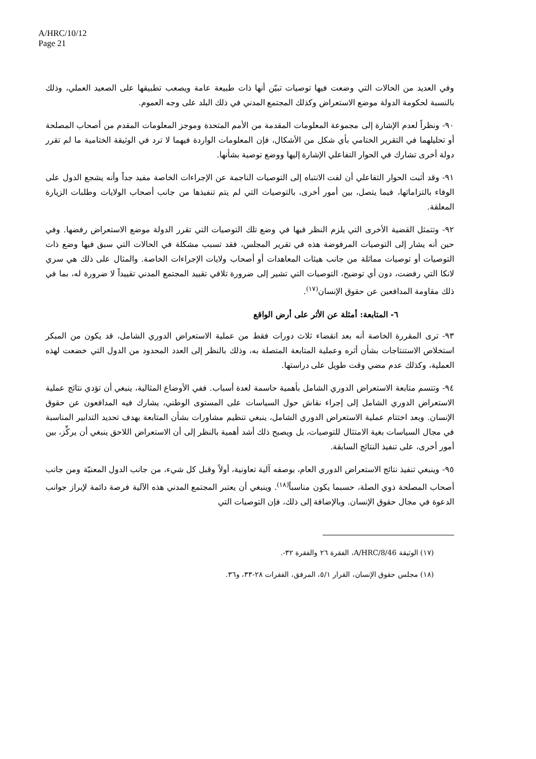A/HRC/10/12
Page 21
وفي العديد من الحالات التي وضعت فيها توصيات تبيّن أنها ذات طبيعة عامة ويصعب تطبيقها على الصعيد العملي، وذلك بالنسبة لحكومة الدولة موضع الاستعراض وكذلك المجتمع المدني في ذلك البلد على وجه العموم.
٩٠- ونظراً لعدم الإشارة إلى مجموعة المعلومات المقدمة من الأمم المتحدة وموجز المعلومات المقدم من أصحاب المصلحة أو تحليلهما في التقرير الختامي بأي شكل من الأشكال، فإن المعلومات الواردة فيهما لا ترد في الوثيقة الختامية ما لم تقرر دولة أخرى تشارك في الحوار التفاعلي الإشارة إليها ووضع توصية بشأنها.
٩١- وقد أثبت الحوار التفاعلي أن لفت الانتباه إلى التوصيات الناجمة عن الإجراءات الخاصة مفيد جداً وأنه يشجع الدول على الوفاء بالتزاماتها، فيما يتصل، بين أمور أخرى، بالتوصيات التي لم يتم تنفيذها من جانب أصحاب الولايات وطلبات الزيارة المعلقة.
٩٢- وتتمثل القضية الأخرى التي يلزم النظر فيها في وضع تلك التوصيات التي تقرر الدولة موضع الاستعراض رفضها. وفي حين أنه يشار إلى التوصيات المرفوضة هذه في تقرير المجلس، فقد تسبب مشكلة في الحالات التي سبق فيها وضع ذات التوصيات أو توصيات مماثلة من جانب هيئات المعاهدات أو أصحاب ولايات الإجراءات الخاصة. والمثال على ذلك هي سري لانكا التي رفضت، دون أي توضيح، التوصيات التي تشير إلى ضرورة تلافي تقييد المجتمع المدني تقييداً لا ضرورة له، بما في ذلك مقاومة المدافعين عن حقوق الإنسان<sup>(١٧)</sup>.
٦- المتابعة: أمثلة عن الأثر على أرض الواقع
٩٣- ترى المقررة الخاصة أنه بعد انقضاء ثلاث دورات فقط من عملية الاستعراض الدوري الشامل، قد يكون من المبكر استخلاص الاستنتاجات بشأن أثره وعملية المتابعة المتصلة به، وذلك بالنظر إلى العدد المحدود من الدول التي خضعت لهذه العملية، وكذلك عدم مضي وقت طويل على دراستها.
٩٤- وتتسم متابعة الاستعراض الدوري الشامل بأهمية حاسمة لعدة أسباب. ففي الأوضاع المثالية، ينبغي أن تؤدي نتائج عملية الاستعراض الدوري الشامل إلى إجراء نقاش حول السياسات على المستوى الوطني، يشارك فيه المدافعون عن حقوق الإنسان. وبعد اختتام عملية الاستعراض الدوري الشامل، ينبغي تنظيم مشاورات بشأن المتابعة بهدف تحديد التدابير المناسبة في مجال السياسات بغية الامتثال للتوصيات، بل ويصبح ذلك أشد أهمية بالنظر إلى أن الاستعراض اللاحق ينبغي أن يركِّز، بين أمور أخرى، على تنفيذ النتائج السابقة.
٩٥- وينبغي تنفيذ نتائج الاستعراض الدوري العام، بوصفه آلية تعاونية، أولاً وقبل كل شيء، من جانب الدول المعنيّة ومن جانب أصحاب المصلحة ذوي الصلة، حسبما يكون مناسباً<sup>(١٨)</sup>. وينبغي أن يعتبر المجتمع المدني هذه الآلية فرصة دائمة لإبراز جوانب الدعوة في مجال حقوق الإنسان. وبالإضافة إلى ذلك، فإن التوصيات التي
(١٧) الوثيقة A/HRC/8/46، الفقرة ٢٦ والفقرة ٣٢-.
(١٨) مجلس حقوق الإنسان، القرار ٥/١، المرفق، الفقرات ٢٨-٣٣، و٣٦.